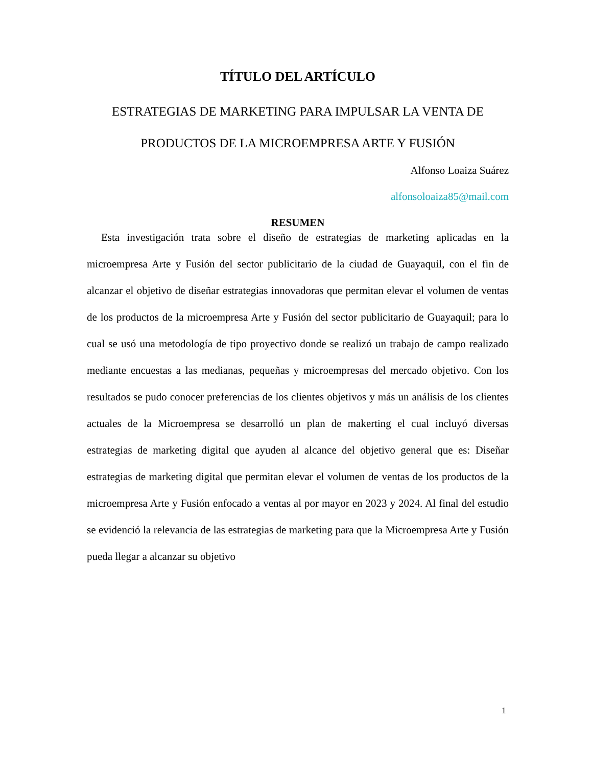TÍTULO DEL ARTÍCULO
ESTRATEGIAS DE MARKETING PARA IMPULSAR LA VENTA DE PRODUCTOS DE LA MICROEMPRESA ARTE Y FUSIÓN
Alfonso Loaiza Suárez
alfonsoloaiza85@mail.com
RESUMEN
Esta investigación trata sobre el diseño de estrategias de marketing aplicadas en la microempresa Arte y Fusión del sector publicitario de la ciudad de Guayaquil, con el fin de alcanzar el objetivo de diseñar estrategias innovadoras que permitan elevar el volumen de ventas de los productos de la microempresa Arte y Fusión del sector publicitario de Guayaquil; para lo cual se usó una metodología de tipo proyectivo donde se realizó un trabajo de campo realizado mediante encuestas a las medianas, pequeñas y microempresas del mercado objetivo. Con los resultados se pudo conocer preferencias de los clientes objetivos y más un análisis de los clientes actuales de la Microempresa se desarrolló un plan de makerting el cual incluyó diversas estrategias de marketing digital que ayuden al alcance del objetivo general que es: Diseñar estrategias de marketing digital que permitan elevar el volumen de ventas de los productos de la microempresa Arte y Fusión enfocado a ventas al por mayor en 2023 y 2024. Al final del estudio se evidenció la relevancia de las estrategias de marketing para que la Microempresa Arte y Fusión pueda llegar a alcanzar su objetivo
1